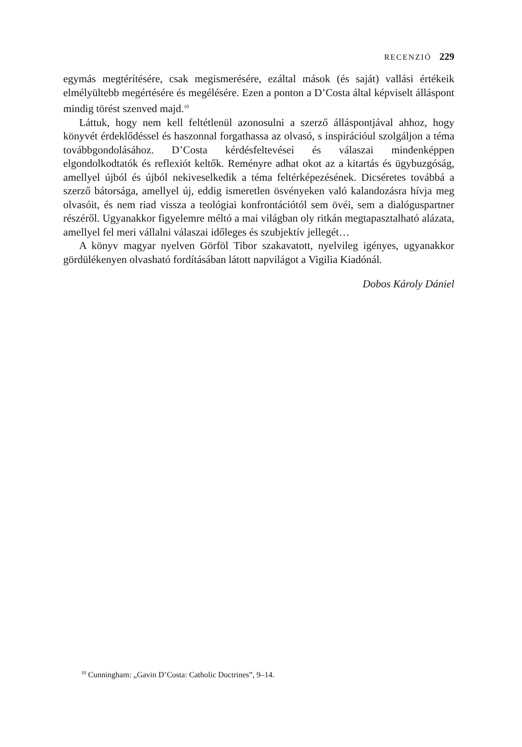RECENZIÓ 229
egymás megtérítésére, csak megismerésére, ezáltal mások (és saját) vallási értékeik elmélyültebb megértésére és megélésére. Ezen a ponton a D’Costa által képviselt álláspont mindig törést szenved majd.<sup>10</sup>
Láttuk, hogy nem kell feltétlenül azonosulni a szerző álláspontjával ahhoz, hogy könyvét érdeklődéssel és haszonnal forgathassa az olvasó, s inspirációul szolgáljon a téma továbbgondolásához. D’Costa kérdésfeltevései és válaszai mindenképpen elgondolkodtatók és reflexiót keltők. Reményre adhat okot az a kitartás és ügybuzgóság, amellyel újból és újból nekiveselkedik a téma feltérképezésének. Dicséretes továbbá a szerző bátorsága, amellyel új, eddig ismeretlen ösvényeken való kalandozásra hívja meg olvasóit, és nem riad vissza a teológiai konfrontációtól sem övéi, sem a dialóguspartner részéről. Ugyanakkor figyelemre méltó a mai világban oly ritkán megtapasztalható alázata, amellyel fel meri vállalni válaszai időleges és szubjektív jellegét…
A könyv magyar nyelven Görföl Tibor szakavatott, nyelvileg igényes, ugyanakkor gördülékenyen olvasható fordításában látott napvilágot a Vigilia Kiadónál.
Dobos Károly Dániel
<sup>10</sup> Cunningham: „Gavin D’Costa: Catholic Doctrines”, 9–14.